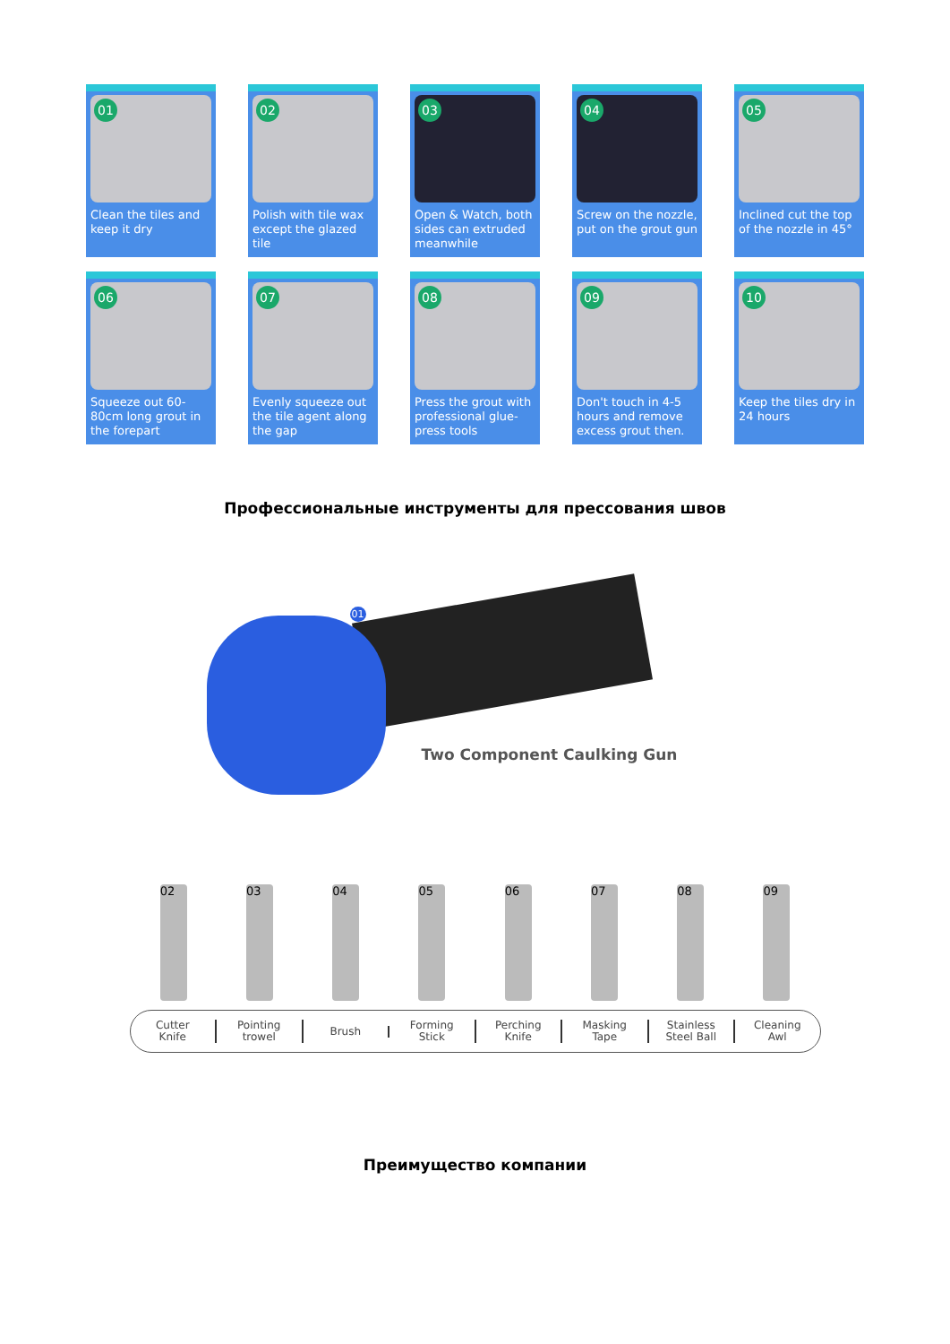01
Clean the tiles and keep it dry
02
Polish with tile wax except the glazed tile
03
Open & Watch, both sides can extruded meanwhile
04
Screw on the nozzle, put on the grout gun
05
Inclined cut the top of the nozzle in 45°
06
Squeeze out 60-80cm long grout in the forepart
07
Evenly squeeze out the tile agent along the gap
08
Press the grout with professional glue-press tools
09
Don't touch in 4-5 hours and remove excess grout then.
10
Keep the tiles dry in 24 hours
Профессиональные инструменты для прессования швов
01
Two Component Caulking Gun
02
03
04
05
06
07
08
09
Cutter
Knife
Pointing
trowel
Brush
Forming
Stick
Perching
Knife
Masking
Tape
Stainless
Steel Ball
Cleaning
Awl
Преимущество компании